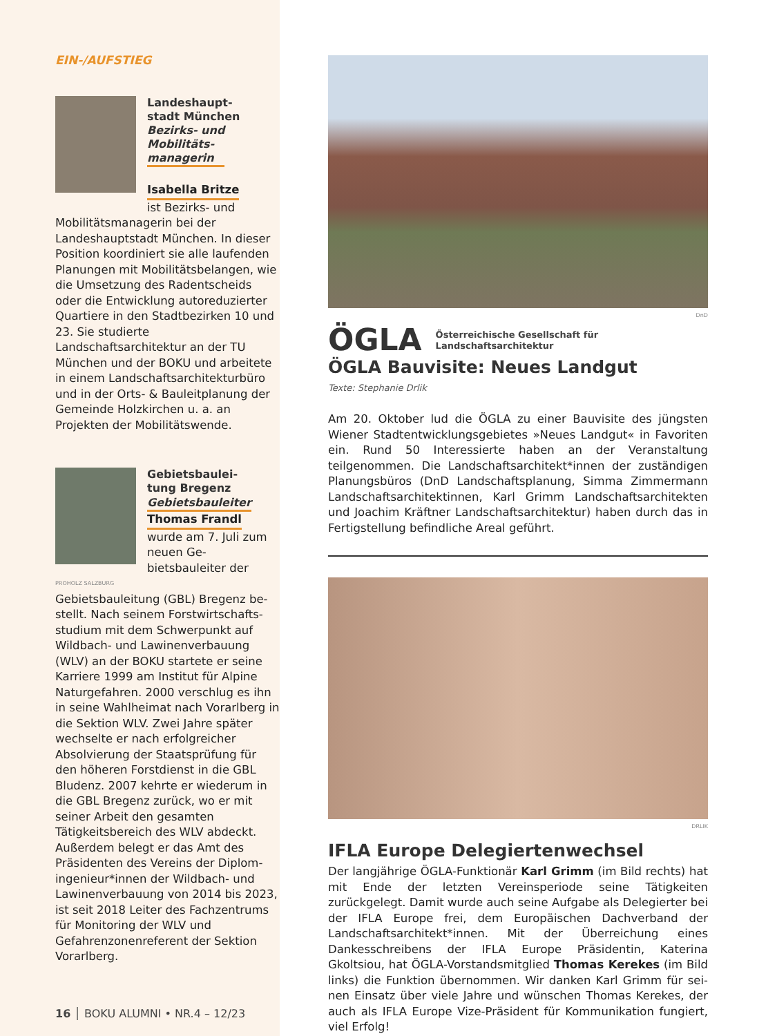EIN-/AUFSTIEG
Landeshaupt-
stadt München
Bezirks- und
Mobilitäts-
managerin
Isabella Britze
ist Bezirks- und
Mobilitätsmanagerin bei der Landeshauptstadt München. In dieser Position koordiniert sie alle laufenden Planungen mit Mobili­tätsbelangen, wie die Umsetzung des Radentscheids oder die Ent­wicklung autoreduzierter Quartiere in den Stadtbezirken 10 und 23. Sie studierte Landschaftsarchitektur an der TU München und der BOKU und arbeitete in einem Landschafts­architekturbüro und in der Orts- & Bauleitplanung der Gemeinde Holzkirchen u. a. an Projekten der Mobilitätswende.
Gebietsbaulei-
tung Bregenz
Gebietsbauleiter
Thomas Frandl
wurde am 7. Juli zum neuen Ge­bietsbauleiter der
PROHOLZ SALZBURG
Gebietsbauleitung (GBL) Bregenz be­stellt. Nach seinem Forstwirtschafts­studium mit dem Schwerpunkt auf Wildbach- und Lawinenverbauung (WLV) an der BOKU startete er seine Karriere 1999 am Institut für Alpine Naturgefahren. 2000 verschlug es ihn in seine Wahlheimat nach Vorar­lberg in die Sektion WLV. Zwei Jahre später wechselte er nach erfolgrei­cher Absolvierung der Staatsprüfung für den höheren Forstdienst in die GBL Bludenz. 2007 kehrte er wiede­rum in die GBL Bregenz zurück, wo er mit seiner Arbeit den gesamten Tätigkeitsbereich des WLV abdeckt. Außerdem belegt er das Amt des Präsidenten des Vereins der Diplom­ingenieur*innen der Wildbach- und Lawinenverbauung von 2014 bis 2023, ist seit 2018 Leiter des Fach­zentrums für Monitoring der WLV und Gefahrenzonenreferent der Sektion Vorarlberg.
16 │ BOKU ALUMNI • NR.4 – 12/23
DnD
ÖGLA Österreichische Gesellschaft für
Landschaftsarchitektur
ÖGLA Bauvisite: Neues Landgut
Texte: Stephanie Drlik
Am 20. Oktober lud die ÖGLA zu einer Bauvisite des jüngsten Wiener Stadtentwicklungsgebietes »Neues Landgut« in Favoriten ein. Rund 50 Interessierte haben an der Veranstaltung teilgenommen. Die Land­schaftsarchitekt*innen der zuständigen Planungsbüros (DnD Land­schaftsplanung, Simma Zimmermann Landschaftsarchitektinnen, Karl Grimm Landschaftsarchitekten und Joachim Kräftner Landschaftsar­chitektur) haben durch das in Fertigstellung befindliche Areal geführt.
DRLIK
IFLA Europe Delegiertenwechsel
Der langjährige ÖGLA-Funktionär Karl Grimm (im Bild rechts) hat mit Ende der letzten Vereinsperiode seine Tätigkeiten zurückgelegt. Damit wurde auch seine Aufgabe als Delegierter bei der IFLA Europe frei, dem Europäischen Dachverband der Landschaftsarchitekt*innen. Mit der Überreichung eines Dankesschreibens der IFLA Europe Präsidentin, Katerina Gkoltsiou, hat ÖGLA-Vorstandsmitglied Thomas Kerekes (im Bild links) die Funktion übernommen. Wir danken Karl Grimm für sei­nen Einsatz über viele Jahre und wünschen Thomas Kerekes, der auch als IFLA Europe Vize-Präsident für Kommunikation fungiert, viel Erfolg!